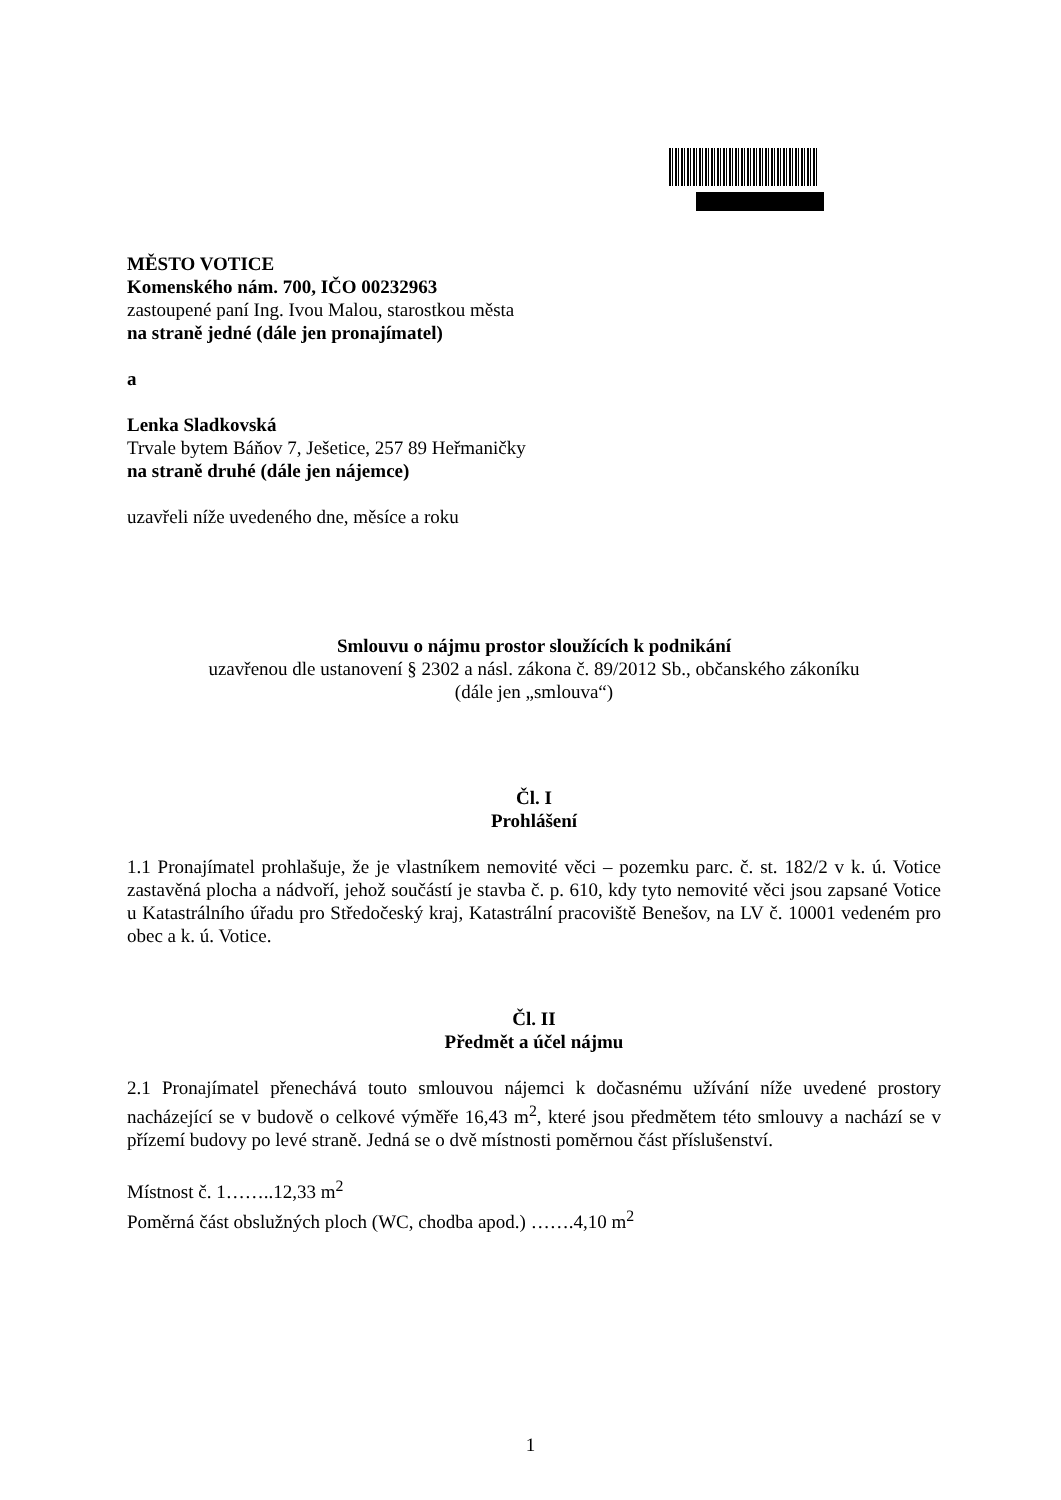MĚSTO VOTICE
Komenského nám. 700, IČO 00232963
zastoupené paní Ing. Ivou Malou, starostkou města
na straně jedné (dále jen pronajímatel)
a
Lenka Sladkovská
Trvale bytem Báňov 7, Ješetice, 257 89 Heřmaničky
na straně druhé (dále jen nájemce)
uzavřeli níže uvedeného dne, měsíce a roku
Smlouvu o nájmu prostor sloužících k podnikání
uzavřenou dle ustanovení § 2302 a násl. zákona č. 89/2012 Sb., občanského zákoníku
(dále jen „smlouva“)
Čl. I
Prohlášení
1.1 Pronajímatel prohlašuje, že je vlastníkem nemovité věci – pozemku parc. č. st. 182/2 v k. ú. Votice zastavěná plocha a nádvoří, jehož součástí je stavba č. p. 610, kdy tyto nemovité věci jsou zapsané Votice u Katastrálního úřadu pro Středočeský kraj, Katastrální pracoviště Benešov, na LV č. 10001 vedeném pro obec a k. ú. Votice.
Čl. II
Předmět a účel nájmu
2.1 Pronajímatel přenechává touto smlouvou nájemci k dočasnému užívání níže uvedené prostory nacházející se v budově o celkové výměře 16,43 m<sup>2</sup>, které jsou předmětem této smlouvy a nachází se v přízemí budovy po levé straně. Jedná se o dvě místnosti poměrnou část příslušenství.
Místnost č. 1……..12,33 m<sup>2</sup>
Poměrná část obslužných ploch (WC, chodba apod.) …….4,10 m<sup>2</sup>
1